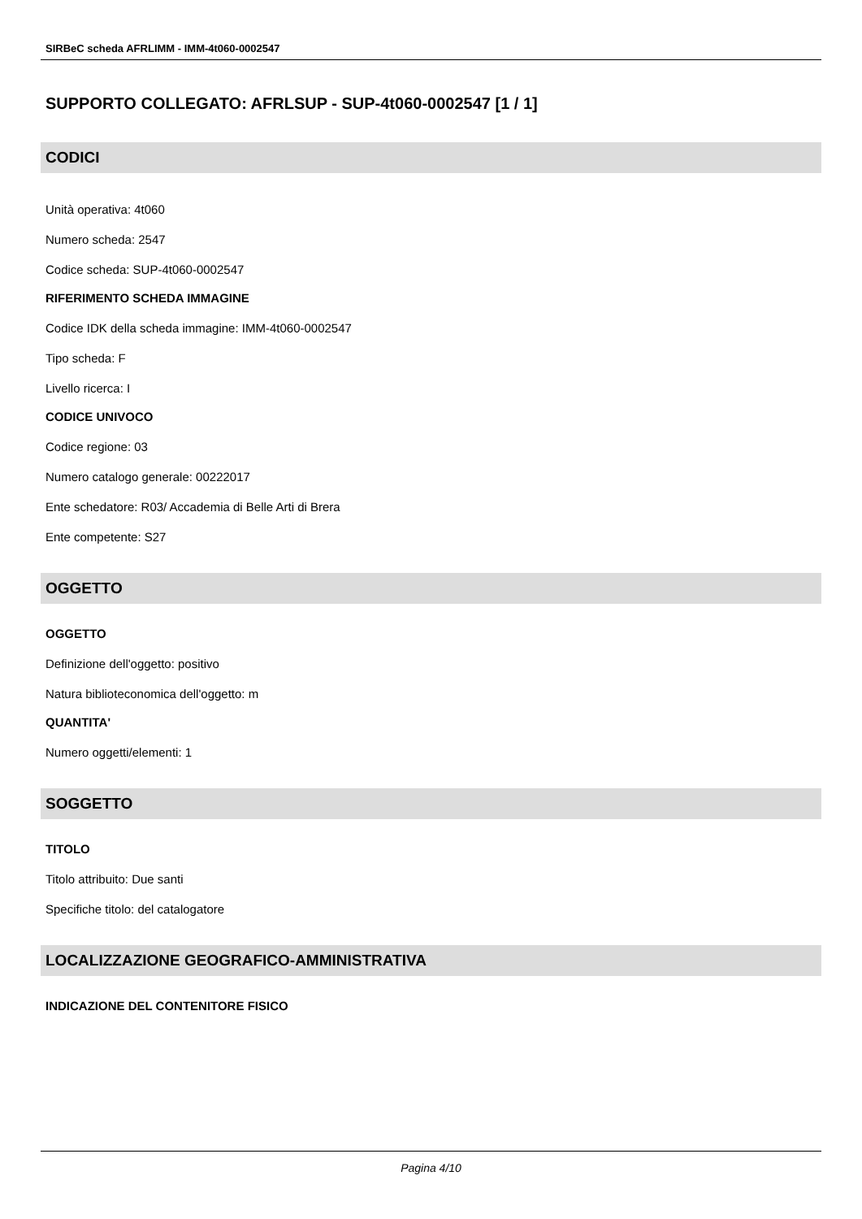SIRBeC scheda AFRLIMM - IMM-4t060-0002547
SUPPORTO COLLEGATO: AFRLSUP - SUP-4t060-0002547 [1 / 1]
CODICI
Unità operativa: 4t060
Numero scheda: 2547
Codice scheda: SUP-4t060-0002547
RIFERIMENTO SCHEDA IMMAGINE
Codice IDK della scheda immagine: IMM-4t060-0002547
Tipo scheda: F
Livello ricerca: I
CODICE UNIVOCO
Codice regione: 03
Numero catalogo generale: 00222017
Ente schedatore: R03/ Accademia di Belle Arti di Brera
Ente competente: S27
OGGETTO
OGGETTO
Definizione dell'oggetto: positivo
Natura biblioteconomica dell'oggetto: m
QUANTITA'
Numero oggetti/elementi: 1
SOGGETTO
TITOLO
Titolo attribuito: Due santi
Specifiche titolo: del catalogatore
LOCALIZZAZIONE GEOGRAFICO-AMMINISTRATIVA
INDICAZIONE DEL CONTENITORE FISICO
Pagina 4/10